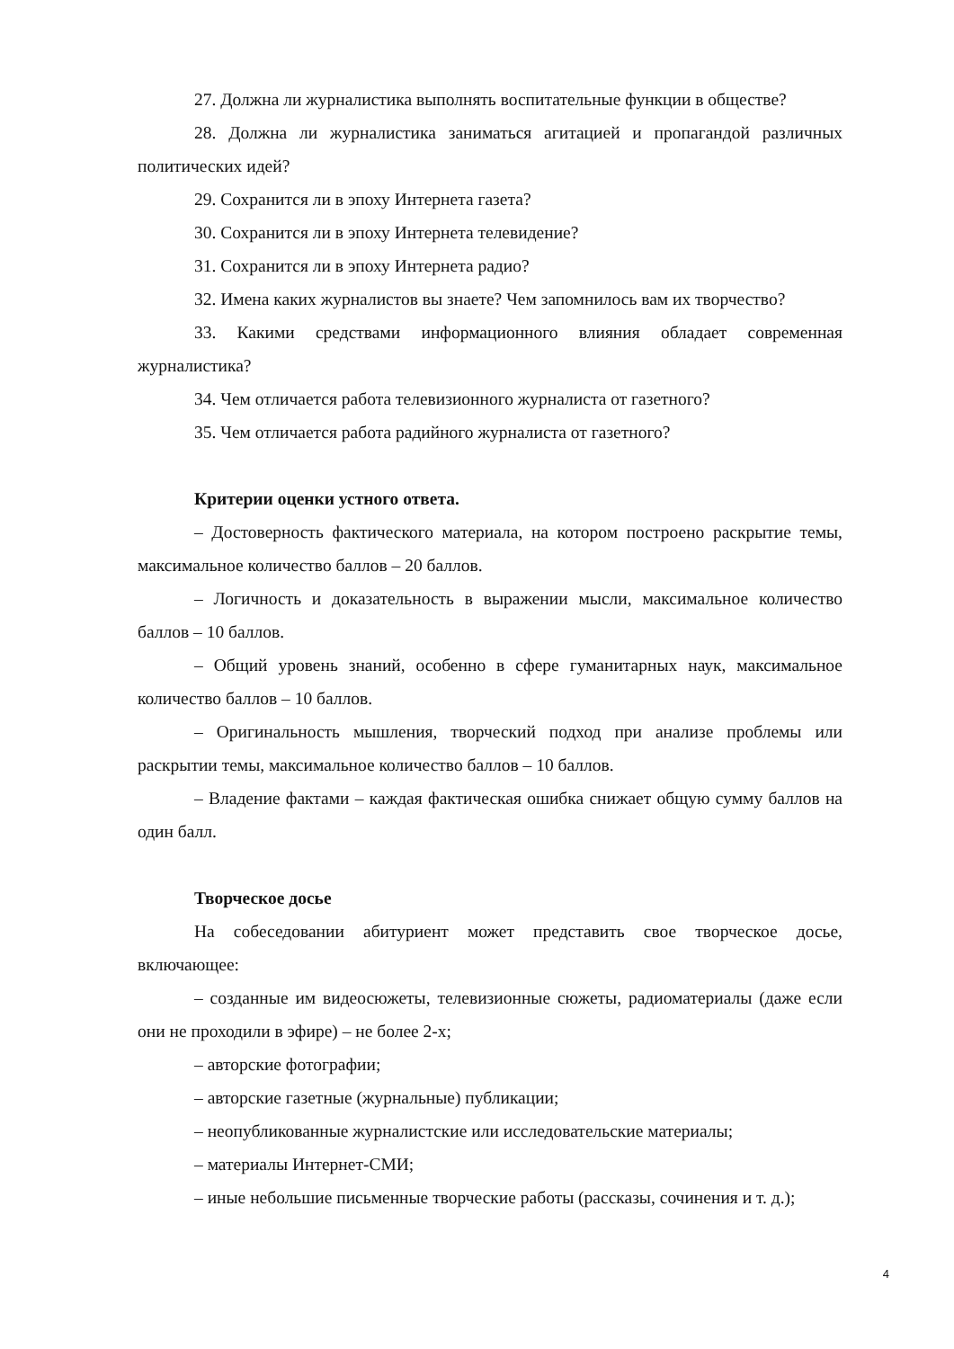27. Должна ли журналистика выполнять воспитательные функции в обществе?
28. Должна ли журналистика заниматься агитацией и пропагандой различных политических идей?
29. Сохранится ли в эпоху Интернета газета?
30. Сохранится ли в эпоху Интернета телевидение?
31. Сохранится ли в эпоху Интернета радио?
32. Имена каких журналистов вы знаете? Чем запомнилось вам их творчество?
33. Какими средствами информационного влияния обладает современная журналистика?
34. Чем отличается работа телевизионного журналиста от газетного?
35. Чем отличается работа радийного журналиста от газетного?
Критерии оценки устного ответа.
– Достоверность фактического материала, на котором построено раскрытие темы, максимальное количество баллов – 20 баллов.
– Логичность и доказательность в выражении мысли, максимальное количество баллов – 10 баллов.
– Общий уровень знаний, особенно в сфере гуманитарных наук, максимальное количество баллов – 10 баллов.
– Оригинальность мышления, творческий подход при анализе проблемы или раскрытии темы, максимальное количество баллов – 10 баллов.
– Владение фактами – каждая фактическая ошибка снижает общую сумму баллов на один балл.
Творческое досье
На собеседовании абитуриент может представить свое творческое досье, включающее:
– созданные им видеосюжеты, телевизионные сюжеты, радиоматериалы (даже если они не проходили в эфире) – не более 2-х;
– авторские фотографии;
– авторские газетные (журнальные) публикации;
– неопубликованные журналистские или исследовательские материалы;
– материалы Интернет-СМИ;
– иные небольшие письменные творческие работы (рассказы, сочинения и т. д.);
4